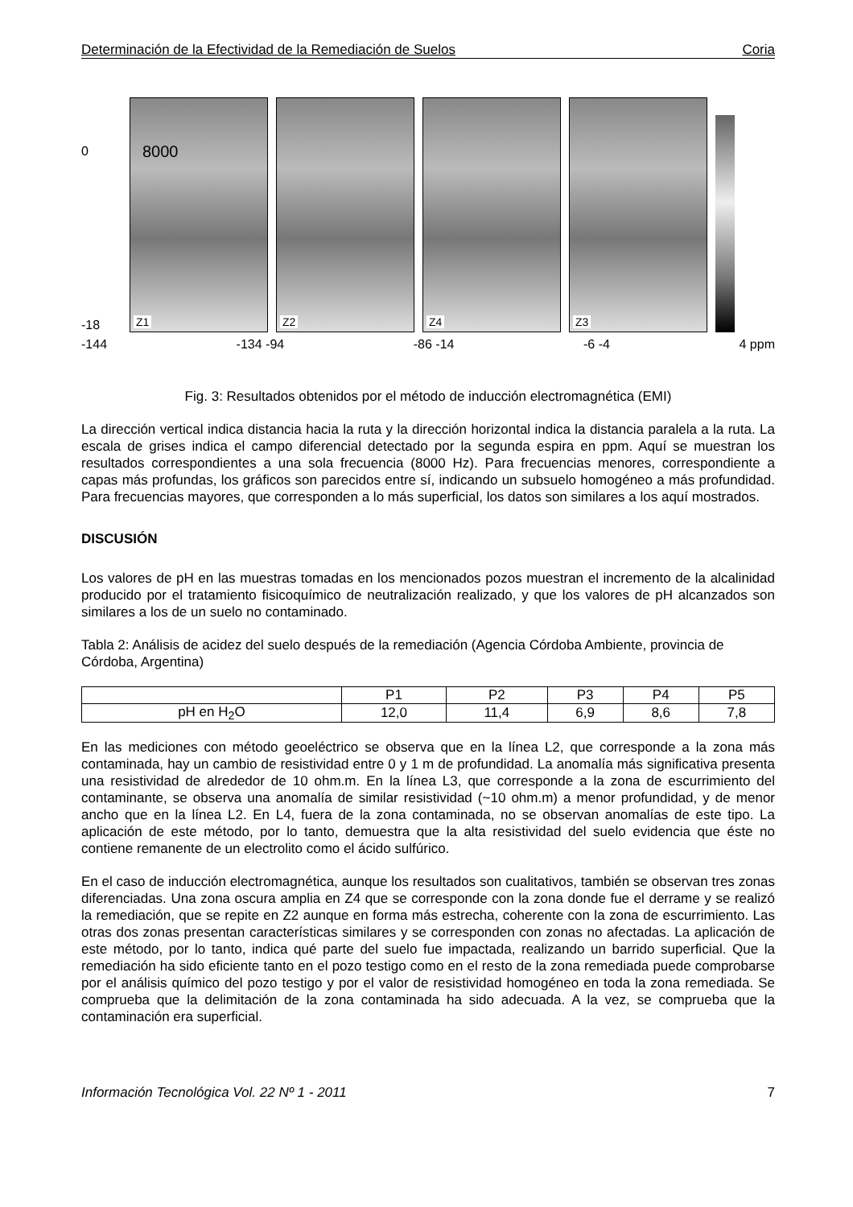Determinación de la Efectividad de la Remediación de Suelos Coria
0
-18
Z1
8000
Z2
Z4
Z3
-144 -134 -94 -86 -14 -6 -4 4 ppm
Fig. 3: Resultados obtenidos por el método de inducción electromagnética (EMI)
La dirección vertical indica distancia hacia la ruta y la dirección horizontal indica la distancia paralela a la ruta. La escala de grises indica el campo diferencial detectado por la segunda espira en ppm. Aquí se muestran los resultados correspondientes a una sola frecuencia (8000 Hz). Para frecuencias menores, correspondiente a capas más profundas, los gráficos son parecidos entre sí, indicando un subsuelo homogéneo a más profundidad. Para frecuencias mayores, que corresponden a lo más superficial, los datos son similares a los aquí mostrados.
DISCUSIÓN
Los valores de pH en las muestras tomadas en los mencionados pozos muestran el incremento de la alcalinidad producido por el tratamiento fisicoquímico de neutralización realizado, y que los valores de pH alcanzados son similares a los de un suelo no contaminado.
Tabla 2: Análisis de acidez del suelo después de la remediación (Agencia Córdoba Ambiente, provincia de Córdoba, Argentina)
| | P1 | P2 | P3 | P4 | P5 |
| --- | --- | --- | --- | --- | --- |
| pH en H<sub>2</sub>O | 12,0 | 11,4 | 6,9 | 8,6 | 7,8 |
En las mediciones con método geoeléctrico se observa que en la línea L2, que corresponde a la zona más contaminada, hay un cambio de resistividad entre 0 y 1 m de profundidad. La anomalía más significativa presenta una resistividad de alrededor de 10 ohm.m. En la línea L3, que corresponde a la zona de escurrimiento del contaminante, se observa una anomalía de similar resistividad (~10 ohm.m) a menor profundidad, y de menor ancho que en la línea L2. En L4, fuera de la zona contaminada, no se observan anomalías de este tipo. La aplicación de este método, por lo tanto, demuestra que la alta resistividad del suelo evidencia que éste no contiene remanente de un electrolito como el ácido sulfúrico.
En el caso de inducción electromagnética, aunque los resultados son cualitativos, también se observan tres zonas diferenciadas. Una zona oscura amplia en Z4 que se corresponde con la zona donde fue el derrame y se realizó la remediación, que se repite en Z2 aunque en forma más estrecha, coherente con la zona de escurrimiento. Las otras dos zonas presentan características similares y se corresponden con zonas no afectadas. La aplicación de este método, por lo tanto, indica qué parte del suelo fue impactada, realizando un barrido superficial. Que la remediación ha sido eficiente tanto en el pozo testigo como en el resto de la zona remediada puede comprobarse por el análisis químico del pozo testigo y por el valor de resistividad homogéneo en toda la zona remediada. Se comprueba que la delimitación de la zona contaminada ha sido adecuada. A la vez, se comprueba que la contaminación era superficial.
Información Tecnológica Vol. 22 Nº 1 - 2011 7